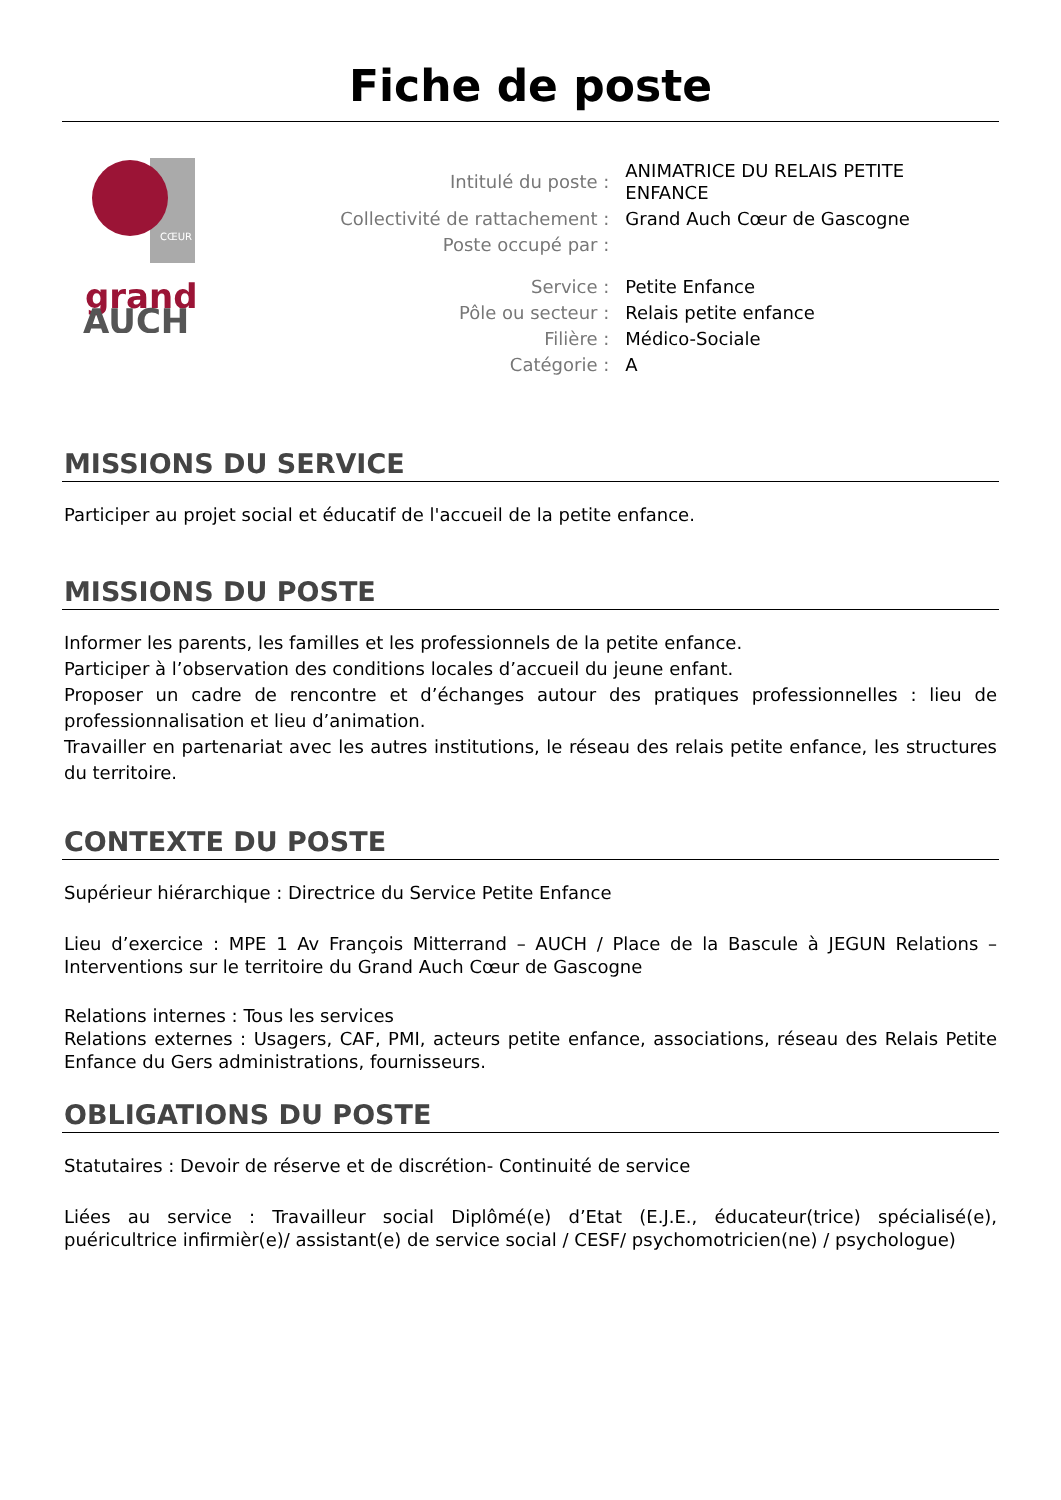Fiche de poste
CŒUR
grand
AUCH
| Intitulé du poste : | ANIMATRICE DU RELAIS PETITE ENFANCE |
| Collectivité de rattachement : | Grand Auch Cœur de Gascogne |
| Poste occupé par : | |
| Service : | Petite Enfance |
| Pôle ou secteur : | Relais petite enfance |
| Filière : | Médico-Sociale |
| Catégorie : | A |
MISSIONS DU SERVICE
Participer au projet social et éducatif de l'accueil de la petite enfance.
MISSIONS DU POSTE
Informer les parents, les familles et les professionnels de la petite enfance.
Participer à l’observation des conditions locales d’accueil du jeune enfant.
Proposer un cadre de rencontre et d’échanges autour des pratiques professionnelles : lieu de professionnalisation et lieu d’animation.
Travailler en partenariat avec les autres institutions, le réseau des relais petite enfance, les structures du territoire.
CONTEXTE DU POSTE
Supérieur hiérarchique : Directrice du Service Petite Enfance
Lieu d’exercice : MPE 1 Av François Mitterrand – AUCH / Place de la Bascule à JEGUN Relations – Interventions sur le territoire du Grand Auch Cœur de Gascogne
Relations internes : Tous les services
Relations externes : Usagers, CAF, PMI, acteurs petite enfance, associations, réseau des Relais Petite Enfance du Gers administrations, fournisseurs.
OBLIGATIONS DU POSTE
Statutaires : Devoir de réserve et de discrétion- Continuité de service
Liées au service : Travailleur social Diplômé(e) d’Etat (E.J.E., éducateur(trice) spécialisé(e), puéricultrice infirmièr(e)/ assistant(e) de service social / CESF/ psychomotricien(ne) / psychologue)